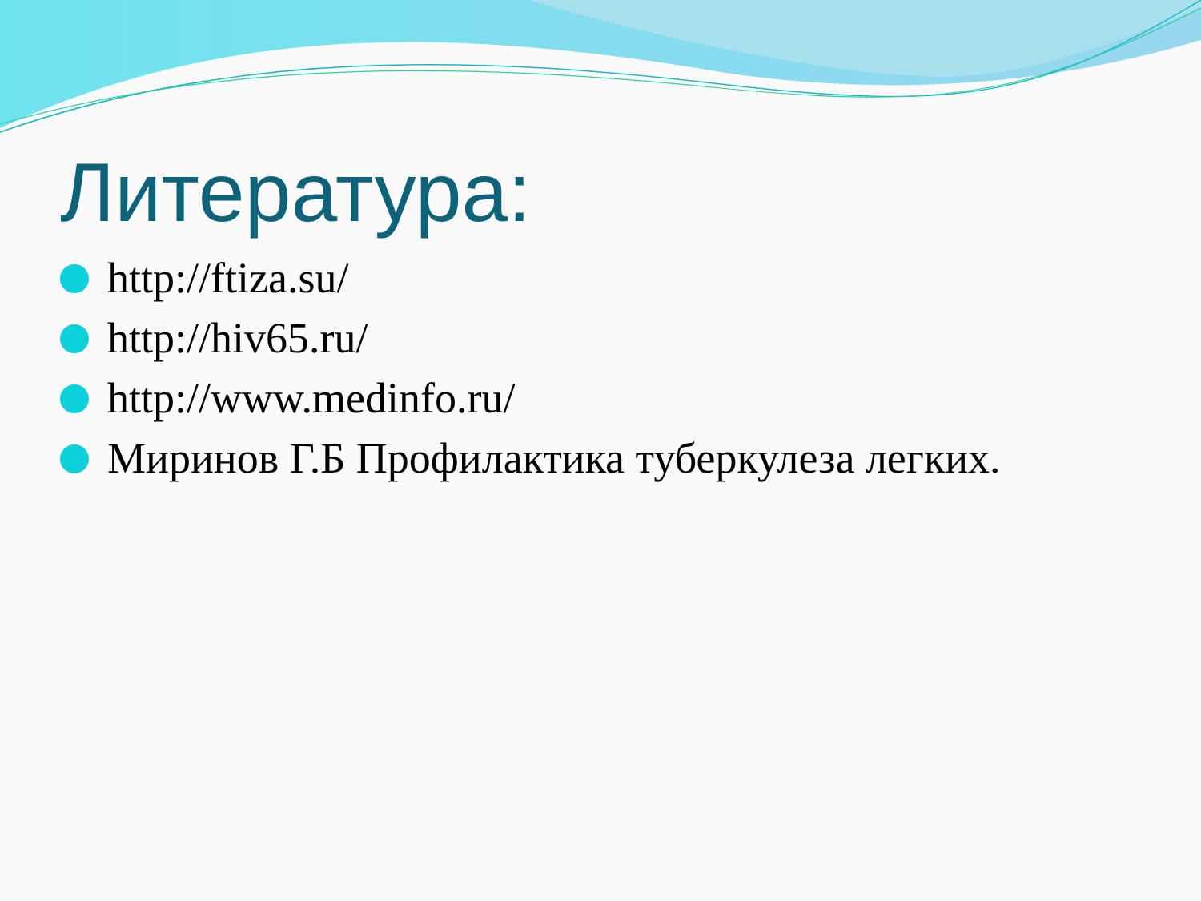Литература:
http://ftiza.su/
http://hiv65.ru/
http://www.medinfo.ru/
Миринов Г.Б Профилактика туберкулеза легких.